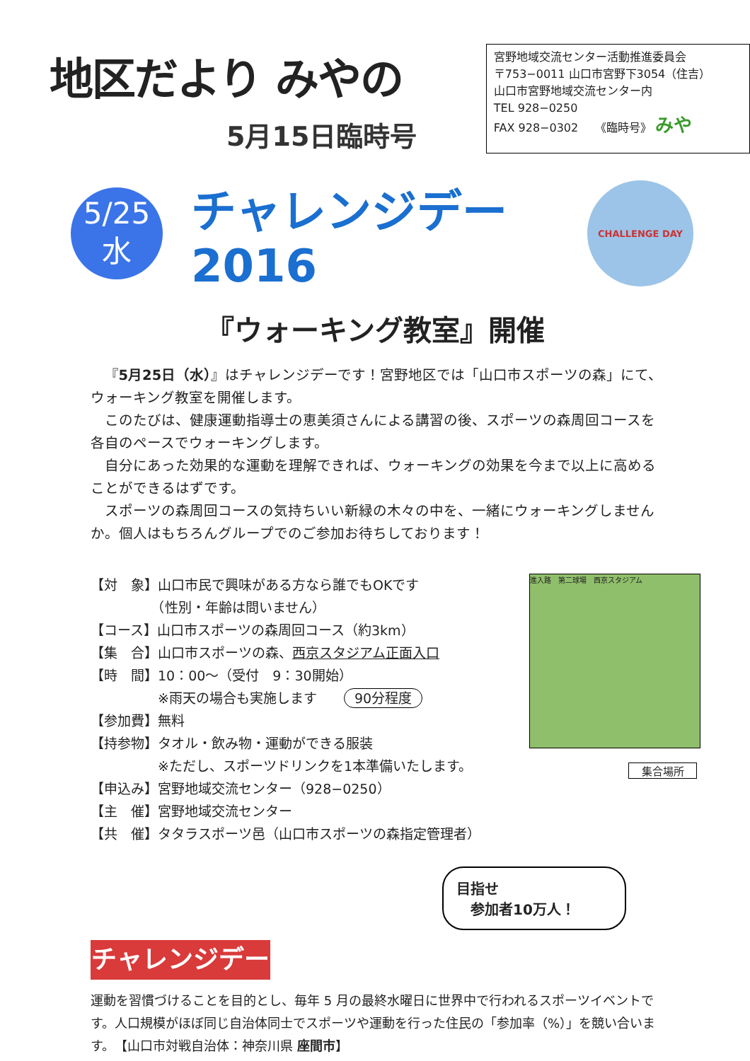地区だより みやの
5月15日臨時号
宮野地域交流センター活動推進委員会
〒753−0011 山口市宮野下3054（住吉）
山口市宮野地域交流センター内
TEL 928−0250
FAX 928−0302　　《臨時号》 みや
5/25
水
チャレンジデー2016
CHALLENGE DAY
『ウォーキング教室』開催
『5月25日（水）』はチャレンジデーです！宮野地区では「山口市スポーツの森」にて、ウォーキング教室を開催します。
このたびは、健康運動指導士の恵美須さんによる講習の後、スポーツの森周回コースを各自のペースでウォーキングします。
自分にあった効果的な運動を理解できれば、ウォーキングの効果を今まで以上に高めることができるはずです。
スポーツの森周回コースの気持ちいい新緑の木々の中を、一緒にウォーキングしませんか。個人はもちろんグループでのご参加お待ちしております！
【対　象】山口市民で興味がある方なら誰でもOKです
　　　　　（性別・年齢は問いません）
【コース】山口市スポーツの森周回コース（約3km）
【集　合】山口市スポーツの森、西京スタジアム正面入口
【時　間】10：00～（受付　9：30開始）
　　　　　※雨天の場合も実施します　　90分程度
【参加費】無料
【持参物】タオル・飲み物・運動ができる服装
　　　　　※ただし、スポーツドリンクを1本準備いたします。
【申込み】宮野地域交流センター（928−0250）
【主　催】宮野地域交流センター
【共　催】タタラスポーツ邑（山口市スポーツの森指定管理者）
進入路　第二球場　西京スタジアム
集合場所
目指せ
　参加者10万人！
チャレンジデー
運動を習慣づけることを目的とし、毎年 5 月の最終水曜日に世界中で行われるスポーツイベントです。人口規模がほぼ同じ自治体同士でスポーツや運動を行った住民の「参加率（%）」を競い合います。　【山口市対戦自治体：神奈川県 座間市】